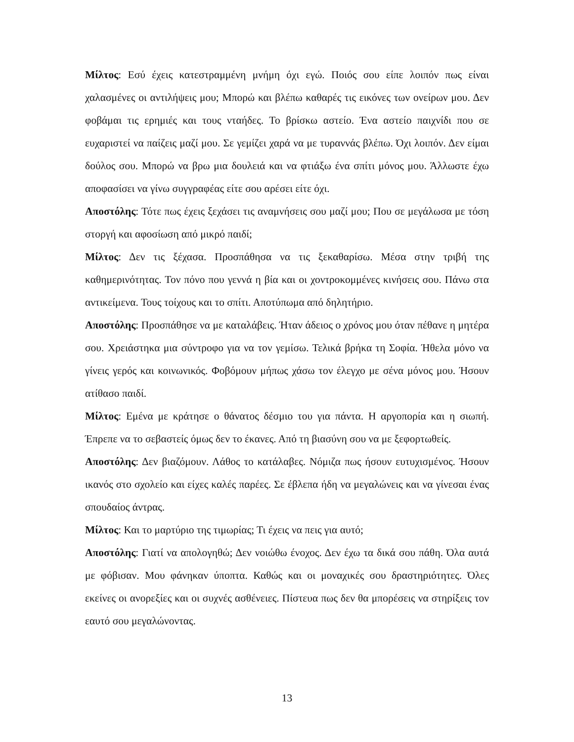Μίλτος: Εσύ έχεις κατεστραμμένη μνήμη όχι εγώ. Ποιός σου είπε λοιπόν πως είναι χαλασμένες οι αντιλήψεις μου; Μπορώ και βλέπω καθαρές τις εικόνες των ονείρων μου. Δεν φοβάμαι τις ερημιές και τους νταήδες. Το βρίσκω αστείο. Ένα αστείο παιχνίδι που σε ευχαριστεί να παίζεις μαζί μου. Σε γεμίζει χαρά να με τυραννάς βλέπω. Όχι λοιπόν. Δεν είμαι δούλος σου. Μπορώ να βρω μια δουλειά και να φτιάξω ένα σπίτι μόνος μου. Άλλωστε έχω αποφασίσει να γίνω συγγραφέας είτε σου αρέσει είτε όχι.
Αποστόλης: Τότε πως έχεις ξεχάσει τις αναμνήσεις σου μαζί μου; Που σε μεγάλωσα με τόση στοργή και αφοσίωση από μικρό παιδί;
Μίλτος: Δεν τις ξέχασα. Προσπάθησα να τις ξεκαθαρίσω. Μέσα στην τριβή της καθημερινότητας. Τον πόνο που γεννά η βία και οι χοντροκομμένες κινήσεις σου. Πάνω στα αντικείμενα. Τους τοίχους και το σπίτι. Αποτύπωμα από δηλητήριο.
Αποστόλης: Προσπάθησε να με καταλάβεις. Ήταν άδειος ο χρόνος μου όταν πέθανε η μητέρα σου. Χρειάστηκα μια σύντροφο για να τον γεμίσω. Τελικά βρήκα τη Σοφία. Ήθελα μόνο να γίνεις γερός και κοινωνικός. Φοβόμουν μήπως χάσω τον έλεγχο με σένα μόνος μου. Ήσουν ατίθασο παιδί.
Μίλτος: Εμένα με κράτησε ο θάνατος δέσμιο του για πάντα. Η αργοπορία και η σιωπή. Έπρεπε να το σεβαστείς όμως δεν το έκανες. Από τη βιασύνη σου να με ξεφορτωθείς.
Αποστόλης: Δεν βιαζόμουν. Λάθος το κατάλαβες. Νόμιζα πως ήσουν ευτυχισμένος. Ήσουν ικανός στο σχολείο και είχες καλές παρέες. Σε έβλεπα ήδη να μεγαλώνεις και να γίνεσαι ένας σπουδαίος άντρας.
Μίλτος: Και το μαρτύριο της τιμωρίας; Τι έχεις να πεις για αυτό;
Αποστόλης: Γιατί να απολογηθώ; Δεν νοιώθω ένοχος. Δεν έχω τα δικά σου πάθη. Όλα αυτά με φόβισαν. Μου φάνηκαν ύποπτα. Καθώς και οι μοναχικές σου δραστηριότητες. Όλες εκείνες οι ανορεξίες και οι συχνές ασθένειες. Πίστευα πως δεν θα μπορέσεις να στηρίξεις τον εαυτό σου μεγαλώνοντας.
13